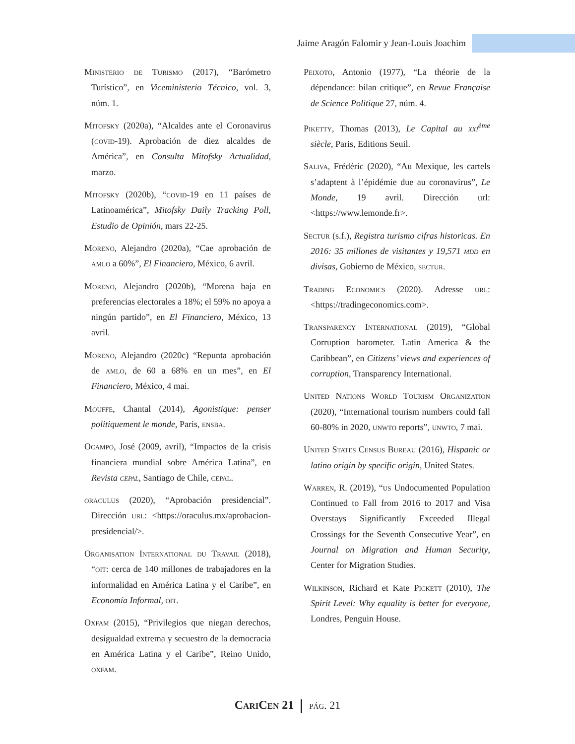Jaime Aragón Falomir y Jean-Louis Joachim
Ministerio de Turismo (2017), “Barómetro Turístico”, en Viceministerio Técnico, vol. 3, núm. 1.
Mitofsky (2020a), “Alcaldes ante el Coronavirus (covid-19). Aprobación de diez alcaldes de América”, en Consulta Mitofsky Actualidad, marzo.
Mitofsky (2020b), “covid-19 en 11 países de Latinoamérica”, Mitofsky Daily Tracking Poll, Estudio de Opinión, mars 22-25.
Moreno, Alejandro (2020a), “Cae aprobación de amlo a 60%”, El Financiero, México, 6 avril.
Moreno, Alejandro (2020b), “Morena baja en preferencias electorales a 18%; el 59% no apoya a ningún partido”, en El Financiero, México, 13 avril.
Moreno, Alejandro (2020c) “Repunta aprobación de amlo, de 60 a 68% en un mes”, en El Financiero, México, 4 mai.
Mouffe, Chantal (2014), Agonistique: penser politiquement le monde, Paris, ensba.
Ocampo, José (2009, avril), “Impactos de la crisis financiera mundial sobre América Latina”, en Revista cepal, Santiago de Chile, cepal.
oraculus (2020), “Aprobación presidencial”. Dirección url: <https://oraculus.mx/aprobacion-presidencial/>.
Organisation International du Travail (2018), “oit: cerca de 140 millones de trabajadores en la informalidad en América Latina y el Caribe”, en Economía Informal, oit.
Oxfam (2015), “Privilegios que niegan derechos, desigualdad extrema y secuestro de la democracia en América Latina y el Caribe”, Reino Unido, oxfam.
Peixoto, Antonio (1977), “La théorie de la dépendance: bilan critique”, en Revue Française de Science Politique 27, núm. 4.
Piketty, Thomas (2013), Le Capital au xxi<sup>ème</sup> siècle, Paris, Editions Seuil.
Saliva, Frédéric (2020), “Au Mexique, les cartels s’adaptent à l’épidémie due au coronavirus”, Le Monde, 19 avril. Dirección url: <https://www.lemonde.fr>.
Sectur (s.f.), Registra turismo cifras historicas. En 2016: 35 millones de visitantes y 19,571 mdd en divisas, Gobierno de México, sectur.
Trading Economics (2020). Adresse url: <https://tradingeconomics.com>.
Transparency International (2019), “Global Corruption barometer. Latin America & the Caribbean”, en Citizens’ views and experiences of corruption, Transparency International.
United Nations World Tourism Organization (2020), “International tourism numbers could fall 60-80% in 2020, unwto reports”, unwto, 7 mai.
United States Census Bureau (2016), Hispanic or latino origin by specific origin, United States.
Warren, R. (2019), “us Undocumented Population Continued to Fall from 2016 to 2017 and Visa Overstays Significantly Exceeded Illegal Crossings for the Seventh Consecutive Year”, en Journal on Migration and Human Security, Center for Migration Studies.
Wilkinson, Richard et Kate Pickett (2010), The Spirit Level: Why equality is better for everyone, Londres, Penguin House.
CariCen 21 pág. 21